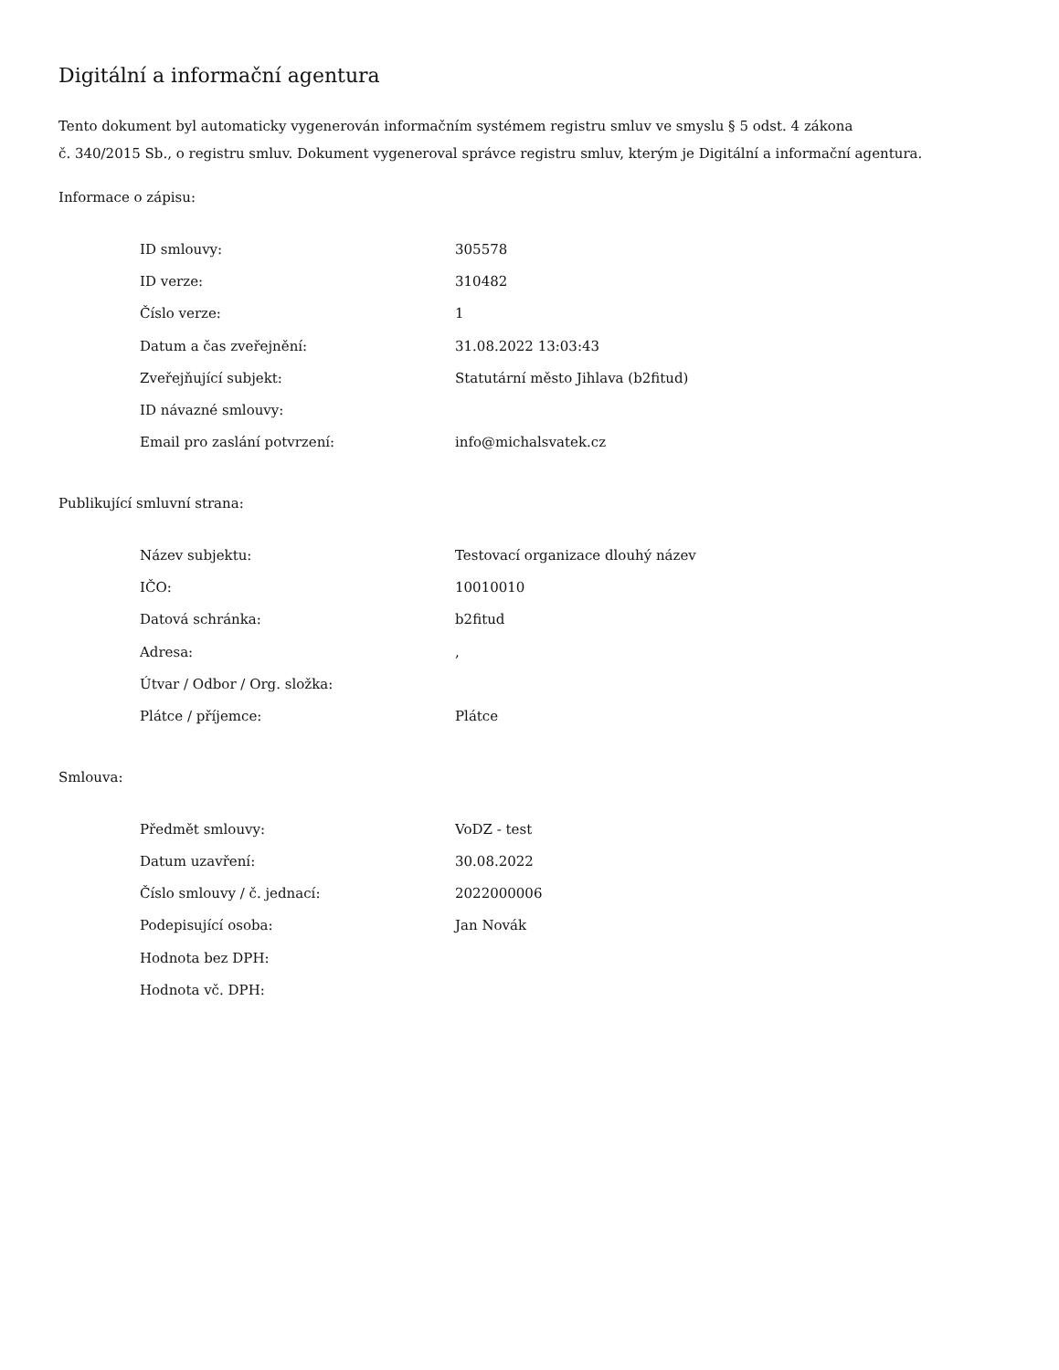Digitální a informační agentura
Tento dokument byl automaticky vygenerován informačním systémem registru smluv ve smyslu § 5 odst. 4 zákona
č. 340/2015 Sb., o registru smluv. Dokument vygeneroval správce registru smluv, kterým je Digitální a informační agentura.
Informace o zápisu:
| ID smlouvy: | 305578 |
| ID verze: | 310482 |
| Číslo verze: | 1 |
| Datum a čas zveřejnění: | 31.08.2022 13:03:43 |
| Zveřejňující subjekt: | Statutární město Jihlava (b2fitud) |
| ID návazné smlouvy: | |
| Email pro zaslání potvrzení: | info@michalsvatek.cz |
Publikující smluvní strana:
| Název subjektu: | Testovací organizace dlouhý název |
| IČO: | 10010010 |
| Datová schránka: | b2fitud |
| Adresa: | , |
| Útvar / Odbor / Org. složka: | |
| Plátce / příjemce: | Plátce |
Smlouva:
| Předmět smlouvy: | VoDZ - test |
| Datum uzavření: | 30.08.2022 |
| Číslo smlouvy / č. jednací: | 2022000006 |
| Podepisující osoba: | Jan Novák |
| Hodnota bez DPH: | |
| Hodnota vč. DPH: | |